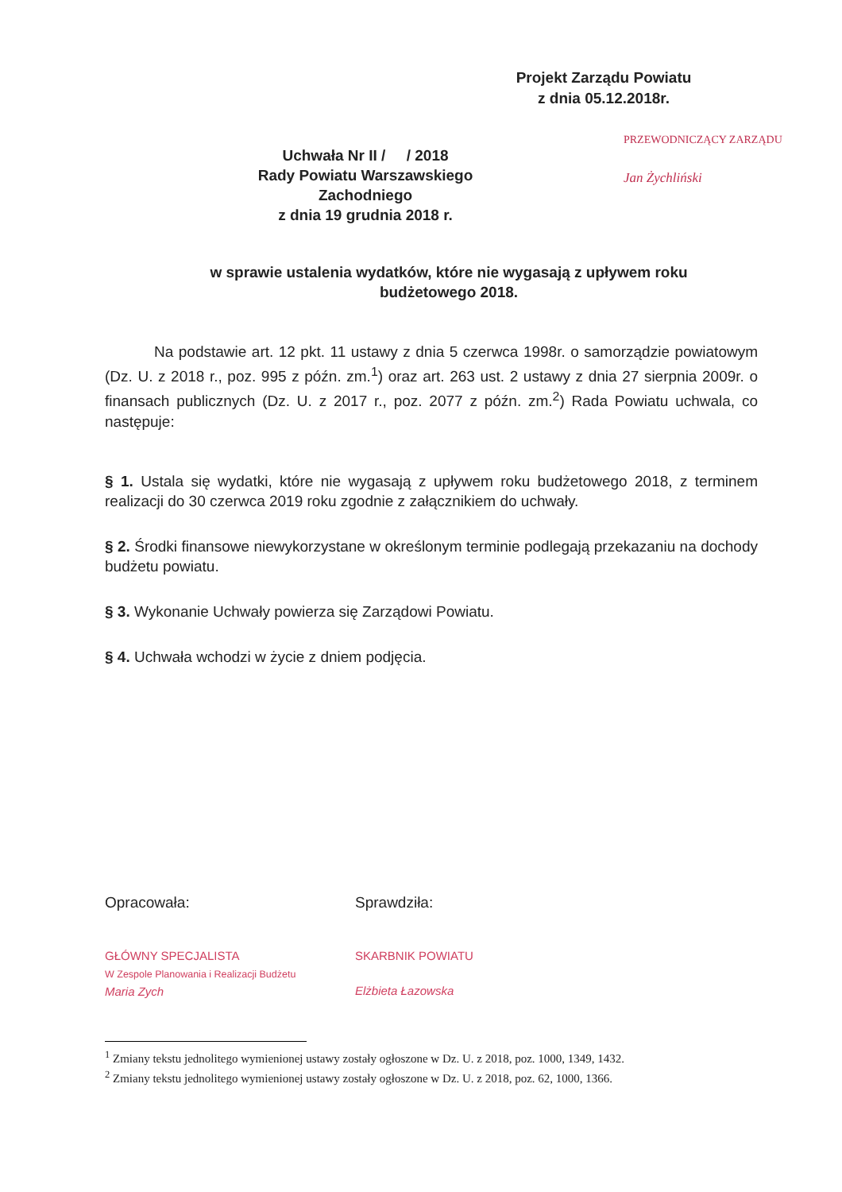Projekt Zarządu Powiatu
z dnia 05.12.2018r.
PRZEWODNICZĄCY ZARZĄDU
Jan Żychliński
Uchwała Nr II / / 2018
Rady Powiatu Warszawskiego Zachodniego
z dnia 19 grudnia 2018 r.
w sprawie ustalenia wydatków, które nie wygasają z upływem roku budżetowego 2018.
Na podstawie art. 12 pkt. 11 ustawy z dnia 5 czerwca 1998r. o samorządzie powiatowym (Dz. U. z 2018 r., poz. 995 z późn. zm.<sup>1</sup>) oraz art. 263 ust. 2 ustawy z dnia 27 sierpnia 2009r. o finansach publicznych (Dz. U. z 2017 r., poz. 2077 z późn. zm.<sup>2</sup>) Rada Powiatu uchwala, co następuje:
§ 1. Ustala się wydatki, które nie wygasają z upływem roku budżetowego 2018, z terminem realizacji do 30 czerwca 2019 roku zgodnie z załącznikiem do uchwały.
§ 2. Środki finansowe niewykorzystane w określonym terminie podlegają przekazaniu na dochody budżetu powiatu.
§ 3. Wykonanie Uchwały powierza się Zarządowi Powiatu.
§ 4. Uchwała wchodzi w życie z dniem podjęcia.
Opracowała:
GŁÓWNY SPECJALISTA
W Zespole Planowania i Realizacji Budżetu
Maria Zych
Sprawdziła:
SKARBNIK POWIATU
Elżbieta Łazowska
<sup>1</sup> Zmiany tekstu jednolitego wymienionej ustawy zostały ogłoszone w Dz. U. z 2018, poz. 1000, 1349, 1432.
<sup>2</sup> Zmiany tekstu jednolitego wymienionej ustawy zostały ogłoszone w Dz. U. z 2018, poz. 62, 1000, 1366.